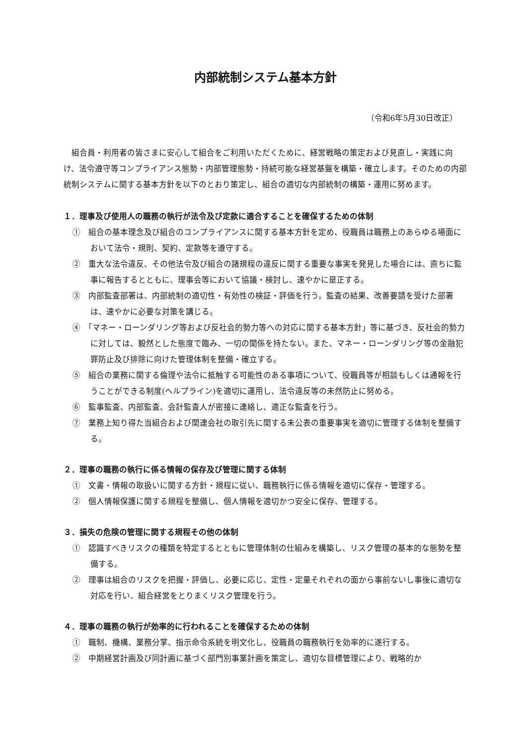内部統制システム基本方針
（令和6年5月30日改正）
組合員・利用者の皆さまに安心して組合をご利用いただくために、経営戦略の策定および見直し・実践に向け、法令遵守等コンプライアンス態勢・内部管理態勢・持続可能な経営基盤を構築・確立します。そのための内部統制システムに関する基本方針を以下のとおり策定し、組合の適切な内部統制の構築・運用に努めます。
１．理事及び使用人の職務の執行が法令及び定款に適合することを確保するための体制
①　組合の基本理念及び組合のコンプライアンスに関する基本方針を定め、役職員は職務上のあらゆる場面において法令・規則、契約、定款等を遵守する。
②　重大な法令違反、その他法令及び組合の諸規程の違反に関する重要な事実を発見した場合には、直ちに監事に報告するとともに、理事会等において協議・検討し、速やかに是正する。
③　内部監査部署は、内部統制の適切性・有効性の検証・評価を行う。監査の結果、改善要請を受けた部署は、速やかに必要な対策を講じる。
④　「マネー・ローンダリング等および反社会的勢力等への対応に関する基本方針」等に基づき、反社会的勢力に対しては、毅然とした態度で臨み、一切の関係を持たない。また、マネー・ローンダリング等の金融犯罪防止及び排除に向けた管理体制を整備・確立する。
⑤　組合の業務に関する倫理や法令に抵触する可能性のある事項について、役職員等が相談もしくは通報を行うことができる制度(ヘルプライン)を適切に運用し、法令違反等の未然防止に努める。
⑥　監事監査、内部監査、会計監査人が密接に連絡し、適正な監査を行う。
⑦　業務上知り得た当組合および関連会社の取引先に関する未公表の重要事実を適切に管理する体制を整備する。
２．理事の職務の執行に係る情報の保存及び管理に関する体制
①　文書・情報の取扱いに関する方針・規程に従い、職務執行に係る情報を適切に保存・管理する。
②　個人情報保護に関する規程を整備し、個人情報を適切かつ安全に保存、管理する。
３．損失の危険の管理に関する規程その他の体制
①　認識すべきリスクの種類を特定するとともに管理体制の仕組みを構築し、リスク管理の基本的な態勢を整備する。
②　理事は組合のリスクを把握・評価し、必要に応じ、定性・定量それぞれの面から事前ないし事後に適切な対応を行い、組合経営をとりまくリスク管理を行う。
４．理事の職務の執行が効率的に行われることを確保するための体制
①　職制、機構、業務分掌、指示命令系統を明文化し、役職員の職務執行を効率的に遂行する。
②　中期経営計画及び同計画に基づく部門別事業計画を策定し、適切な目標管理により、戦略的か